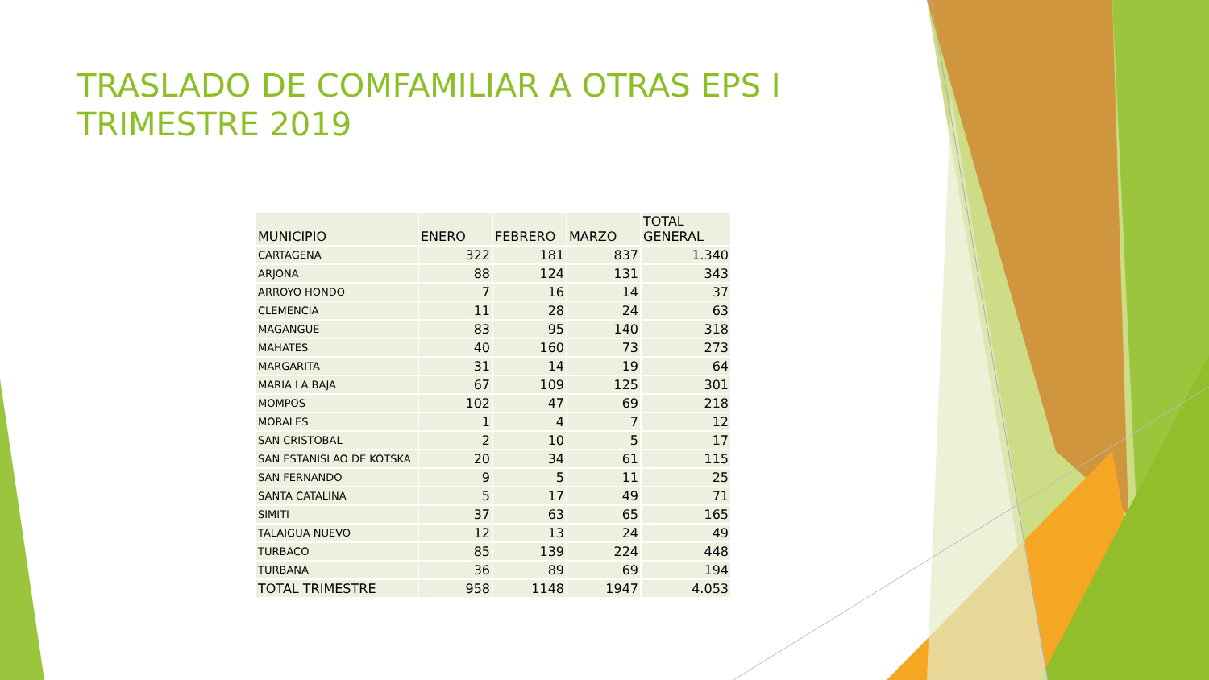TRASLADO DE COMFAMILIAR A OTRAS EPS I TRIMESTRE 2019
| MUNICIPIO | ENERO | FEBRERO | MARZO | TOTAL GENERAL |
| --- | --- | --- | --- | --- |
| CARTAGENA | 322 | 181 | 837 | 1.340 |
| ARJONA | 88 | 124 | 131 | 343 |
| ARROYO HONDO | 7 | 16 | 14 | 37 |
| CLEMENCIA | 11 | 28 | 24 | 63 |
| MAGANGUE | 83 | 95 | 140 | 318 |
| MAHATES | 40 | 160 | 73 | 273 |
| MARGARITA | 31 | 14 | 19 | 64 |
| MARIA LA BAJA | 67 | 109 | 125 | 301 |
| MOMPOS | 102 | 47 | 69 | 218 |
| MORALES | 1 | 4 | 7 | 12 |
| SAN CRISTOBAL | 2 | 10 | 5 | 17 |
| SAN ESTANISLAO DE KOTSKA | 20 | 34 | 61 | 115 |
| SAN FERNANDO | 9 | 5 | 11 | 25 |
| SANTA CATALINA | 5 | 17 | 49 | 71 |
| SIMITI | 37 | 63 | 65 | 165 |
| TALAIGUA NUEVO | 12 | 13 | 24 | 49 |
| TURBACO | 85 | 139 | 224 | 448 |
| TURBANA | 36 | 89 | 69 | 194 |
| TOTAL TRIMESTRE | 958 | 1148 | 1947 | 4.053 |